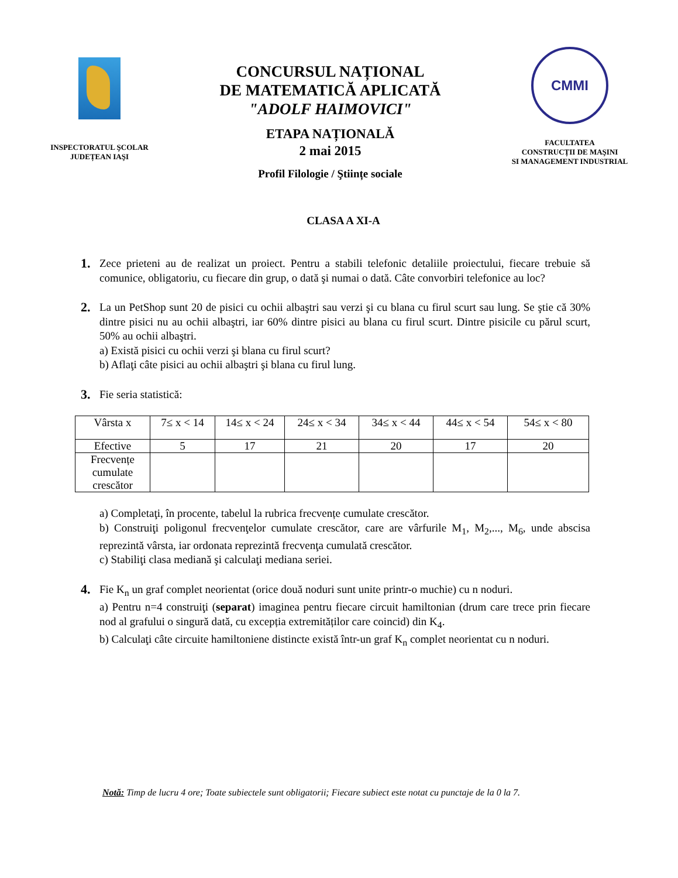INSPECTORATUL ŞCOLAR
JUDEȚEAN IAŞI
CONCURSUL NAȚIONAL
DE MATEMATICĂ APLICATĂ
"ADOLF HAIMOVICI"
ETAPA NAȚIONALĂ
2 mai 2015
Profil Filologie / Ştiințe sociale
CMMI
FACULTATEA
CONSTRUCȚII DE MAŞINI
SI MANAGEMENT INDUSTRIAL
CLASA A XI-A
1.
Zece prieteni au de realizat un proiect. Pentru a stabili telefonic detaliile proiectului, fiecare trebuie să comunice, obligatoriu, cu fiecare din grup, o dată şi numai o dată. Câte convorbiri telefonice au loc?
2.
La un PetShop sunt 20 de pisici cu ochii albaştri sau verzi şi cu blana cu firul scurt sau lung. Se ştie că 30% dintre pisici nu au ochii albaştri, iar 60% dintre pisici au blana cu firul scurt. Dintre pisicile cu părul scurt, 50% au ochii albaştri.
a) Există pisici cu ochii verzi şi blana cu firul scurt?
b) Aflaţi câte pisici au ochii albaştri şi blana cu firul lung.
3.
Fie seria statistică:
| Vârsta x | 7≤ x < 14 | 14≤ x < 24 | 24≤ x < 34 | 34≤ x < 44 | 44≤ x < 54 | 54≤ x < 80 |
| Efective | 5 | 17 | 21 | 20 | 17 | 20 |
| Frecvențe cumulate crescător | | | | | | |
a) Completaţi, în procente, tabelul la rubrica frecvențe cumulate crescător.
b) Construiţi poligonul frecvenţelor cumulate crescător, care are vârfurile M<sub>1</sub>, M<sub>2</sub>,..., M<sub>6</sub>, unde abscisa reprezintă vârsta, iar ordonata reprezintă frecvenţa cumulată crescător.
c) Stabiliţi clasa mediană şi calculaţi mediana seriei.
4.
Fie K<sub>n</sub> un graf complet neorientat (orice două noduri sunt unite printr-o muchie) cu n noduri.
a) Pentru n=4 construiţi (separat) imaginea pentru fiecare circuit hamiltonian (drum care trece prin fiecare nod al grafului o singură dată, cu excepția extremităților care coincid) din K<sub>4</sub>.
b) Calculaţi câte circuite hamiltoniene distincte există într-un graf K<sub>n</sub> complet neorientat cu n noduri.
Notă: Timp de lucru 4 ore; Toate subiectele sunt obligatorii; Fiecare subiect este notat cu punctaje de la 0 la 7.